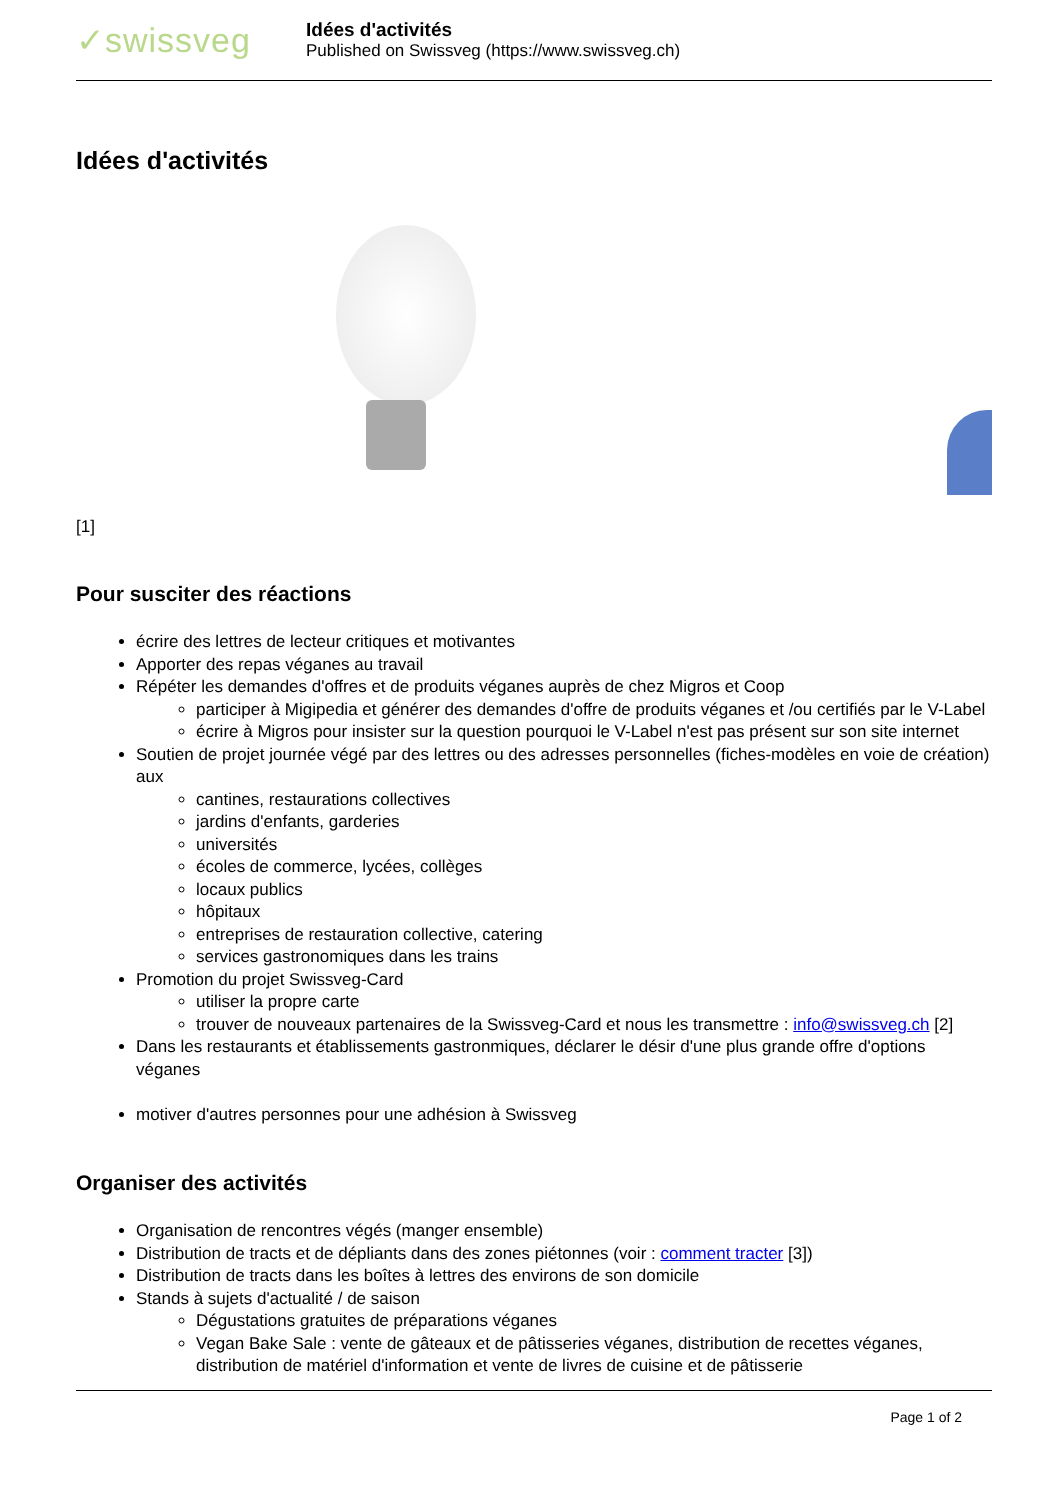✓swissveg
Idées d'activités
Published on Swissveg (https://www.swissveg.ch)
Idées d'activités
[1]
Pour susciter des réactions
écrire des lettres de lecteur critiques et motivantes
Apporter des repas véganes au travail
Répéter les demandes d'offres et de produits véganes auprès de chez Migros et Coop
participer à Migipedia et générer des demandes d'offre de produits véganes et /ou certifiés par le V-Label
écrire à Migros pour insister sur la question pourquoi le V-Label n'est pas présent sur son site internet
Soutien de projet journée végé par des lettres ou des adresses personnelles (fiches-modèles en voie de création) aux
cantines, restaurations collectives
jardins d'enfants, garderies
universités
écoles de commerce, lycées, collèges
locaux publics
hôpitaux
entreprises de restauration collective, catering
services gastronomiques dans les trains
Promotion du projet Swissveg-Card
utiliser la propre carte
trouver de nouveaux partenaires de la Swissveg-Card et nous les transmettre : info@swissveg.ch [2]
Dans les restaurants et établissements gastronmiques, déclarer le désir d'une plus grande offre d'options véganes
motiver d'autres personnes pour une adhésion à Swissveg
Organiser des activités
Organisation de rencontres végés (manger ensemble)
Distribution de tracts et de dépliants dans des zones piétonnes (voir : comment tracter [3])
Distribution de tracts dans les boîtes à lettres des environs de son domicile
Stands à sujets d'actualité / de saison
Dégustations gratuites de préparations véganes
Vegan Bake Sale : vente de gâteaux et de pâtisseries véganes, distribution de recettes véganes, distribution de matériel d'information et vente de livres de cuisine et de pâtisserie
Page 1 of 2